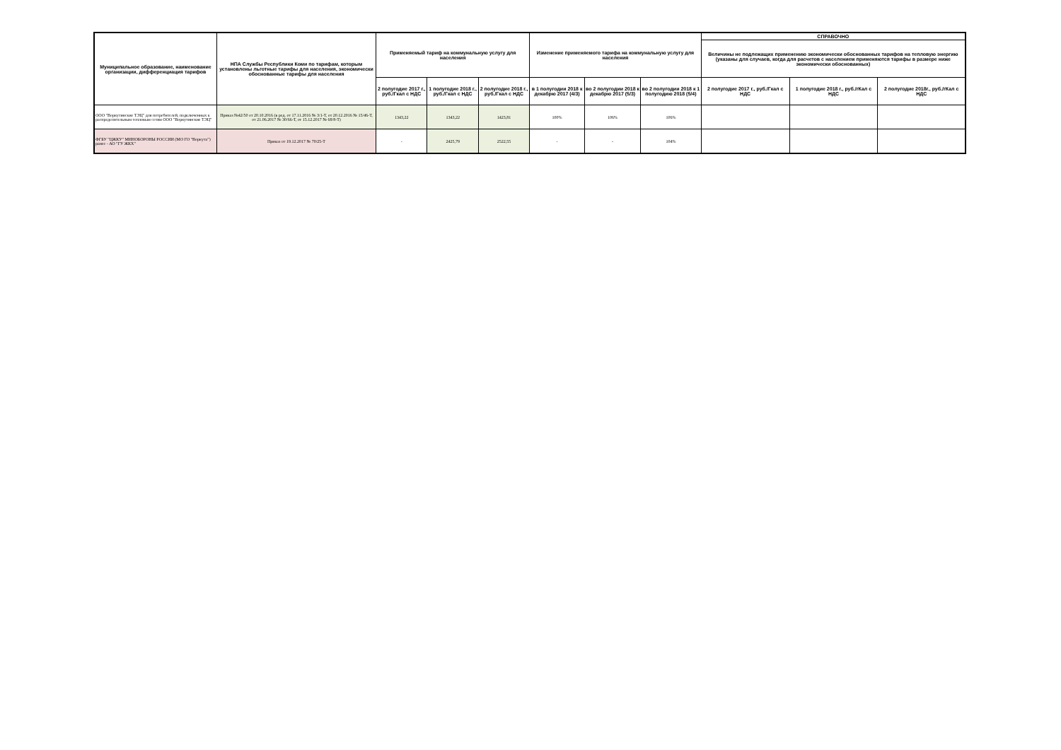| Муниципальное образование, наименование организации, дифференциация тарифов | НПА Службы Республики Коми по тарифам, которым установлены льготные тарифы для населения, экономически обоснованные тарифы для населения | Применяемый тариф на коммунальную услугу для населения | | | Изменение применяемого тарифа на коммунальную услугу для населения | | | СПРАВОЧНО | | |
| --- | --- | --- | --- | --- | --- | --- | --- | --- | --- | --- |
| | | | | | | | | Величины не подлежащих применению экономически обоснованных тарифов на тепловую энергию (указаны для случаев, когда для расчетов с населением применяются тарифы в размере ниже экономически обоснованных) | | |
| | | 2 полугодие 2017 г., руб./Гкал с НДС | 1 полугодие 2018 г., руб./Гкал с НДС | 2 полугодие 2018 г., руб./Гкал с НДС | в 1 полугодии 2018 к декабрю 2017 (4/3) | во 2 полугодии 2018 к декабрю 2017 (5/3) | во 2 полугодии 2018 к 1 полугодию 2018 (5/4) | 2 полугодие 2017 г., руб./Гкал с НДС | 1 полугодие 2018 г., руб./гКал с НДС | 2 полугодие 2018г., руб./гКал с НДС |
| ООО "Воркутинские ТЭЦ" для потребителей, подключенных к распределительным тепловым сетям ООО "Воркутинские ТЭЦ" | Приказ №42/50 от 20.10.2016 (в ред. от 17.11.2016 № 3/1-Т, от 20.12.2016 № 15/46-Т, от 21.06.2017 № 30/66-Т, от 15.12.2017 № 68/8-Т) | 1343,22 | 1343,22 | 1423,81 | 100% | 106% | 106% | | | |
| ФГБУ "ЦЖКУ" МИНОБОРОНЫ РОССИИ (МО ГО "Воркута") ранее - АО "ГУ ЖКХ" | Приказ от 19.12.2017 № 70/25-Т | - | 2425,79 | 2522,55 | - | - | 104% | | | |